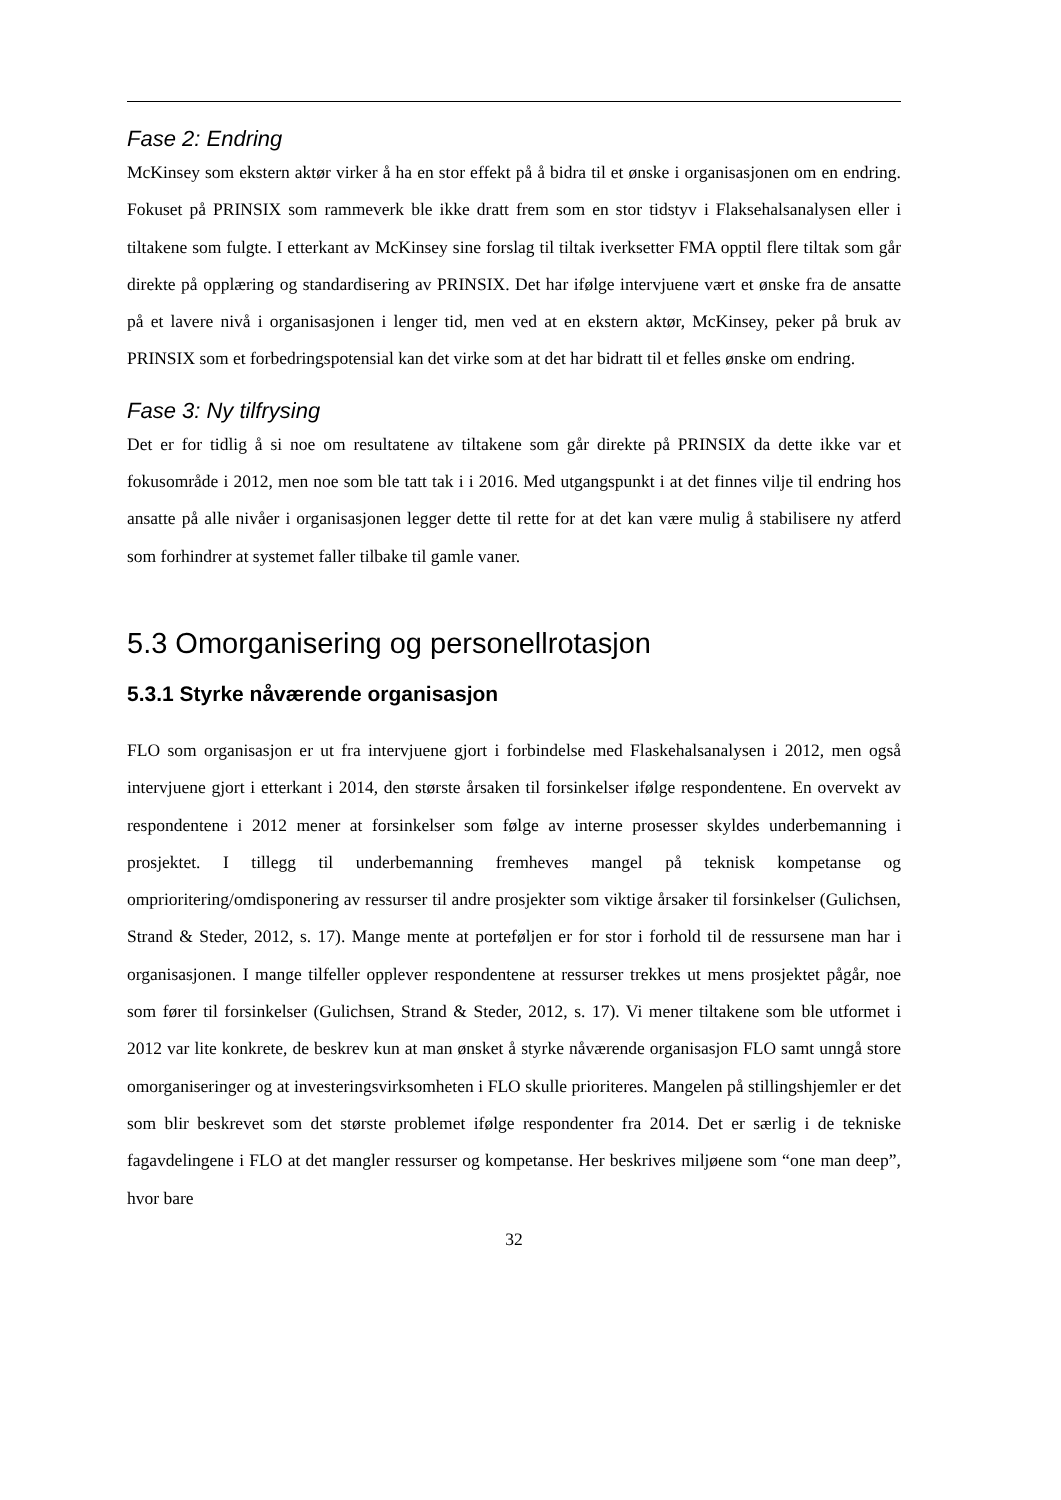Fase 2: Endring
McKinsey som ekstern aktør virker å ha en stor effekt på å bidra til et ønske i organisasjonen om en endring. Fokuset på PRINSIX som rammeverk ble ikke dratt frem som en stor tidstyv i Flaksehalsanalysen eller i tiltakene som fulgte. I etterkant av McKinsey sine forslag til tiltak iverksetter FMA opptil flere tiltak som går direkte på opplæring og standardisering av PRINSIX. Det har ifølge intervjuene vært et ønske fra de ansatte på et lavere nivå i organisasjonen i lenger tid, men ved at en ekstern aktør, McKinsey, peker på bruk av PRINSIX som et forbedringspotensial kan det virke som at det har bidratt til et felles ønske om endring.
Fase 3: Ny tilfrysing
Det er for tidlig å si noe om resultatene av tiltakene som går direkte på PRINSIX da dette ikke var et fokusområde i 2012, men noe som ble tatt tak i i 2016. Med utgangspunkt i at det finnes vilje til endring hos ansatte på alle nivåer i organisasjonen legger dette til rette for at det kan være mulig å stabilisere ny atferd som forhindrer at systemet faller tilbake til gamle vaner.
5.3 Omorganisering og personellrotasjon
5.3.1 Styrke nåværende organisasjon
FLO som organisasjon er ut fra intervjuene gjort i forbindelse med Flaskehalsanalysen i 2012, men også intervjuene gjort i etterkant i 2014, den største årsaken til forsinkelser ifølge respondentene. En overvekt av respondentene i 2012 mener at forsinkelser som følge av interne prosesser skyldes underbemanning i prosjektet. I tillegg til underbemanning fremheves mangel på teknisk kompetanse og omprioritering/omdisponering av ressurser til andre prosjekter som viktige årsaker til forsinkelser (Gulichsen, Strand & Steder, 2012, s. 17). Mange mente at porteføljen er for stor i forhold til de ressursene man har i organisasjonen. I mange tilfeller opplever respondentene at ressurser trekkes ut mens prosjektet pågår, noe som fører til forsinkelser (Gulichsen, Strand & Steder, 2012, s. 17). Vi mener tiltakene som ble utformet i 2012 var lite konkrete, de beskrev kun at man ønsket å styrke nåværende organisasjon FLO samt unngå store omorganiseringer og at investeringsvirksomheten i FLO skulle prioriteres. Mangelen på stillingshjemler er det som blir beskrevet som det største problemet ifølge respondenter fra 2014. Det er særlig i de tekniske fagavdelingene i FLO at det mangler ressurser og kompetanse. Her beskrives miljøene som “one man deep”, hvor bare
32